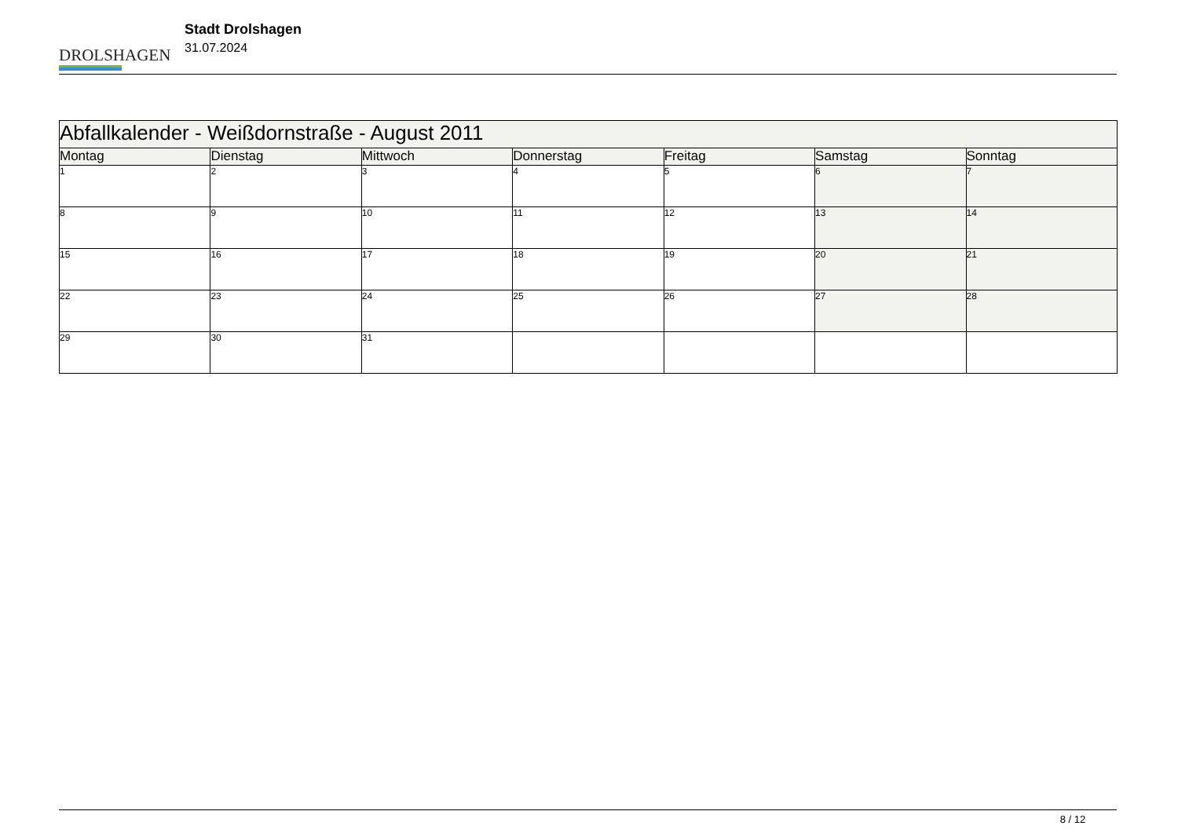DROLSHAGEN
Stadt Drolshagen
31.07.2024
| Abfallkalender - Weißdornstraße - August 2011 | | | | | | |
| Montag | Dienstag | Mittwoch | Donnerstag | Freitag | Samstag | Sonntag |
| 1 | 2 | 3 | 4 | 5 | 6 | 7 |
| 8 | 9 | 10 | 11 | 12 | 13 | 14 |
| 15 | 16 | 17 | 18 | 19 | 20 | 21 |
| 22 | 23 | 24 | 25 | 26 | 27 | 28 |
| 29 | 30 | 31 | | | | |
8 / 12